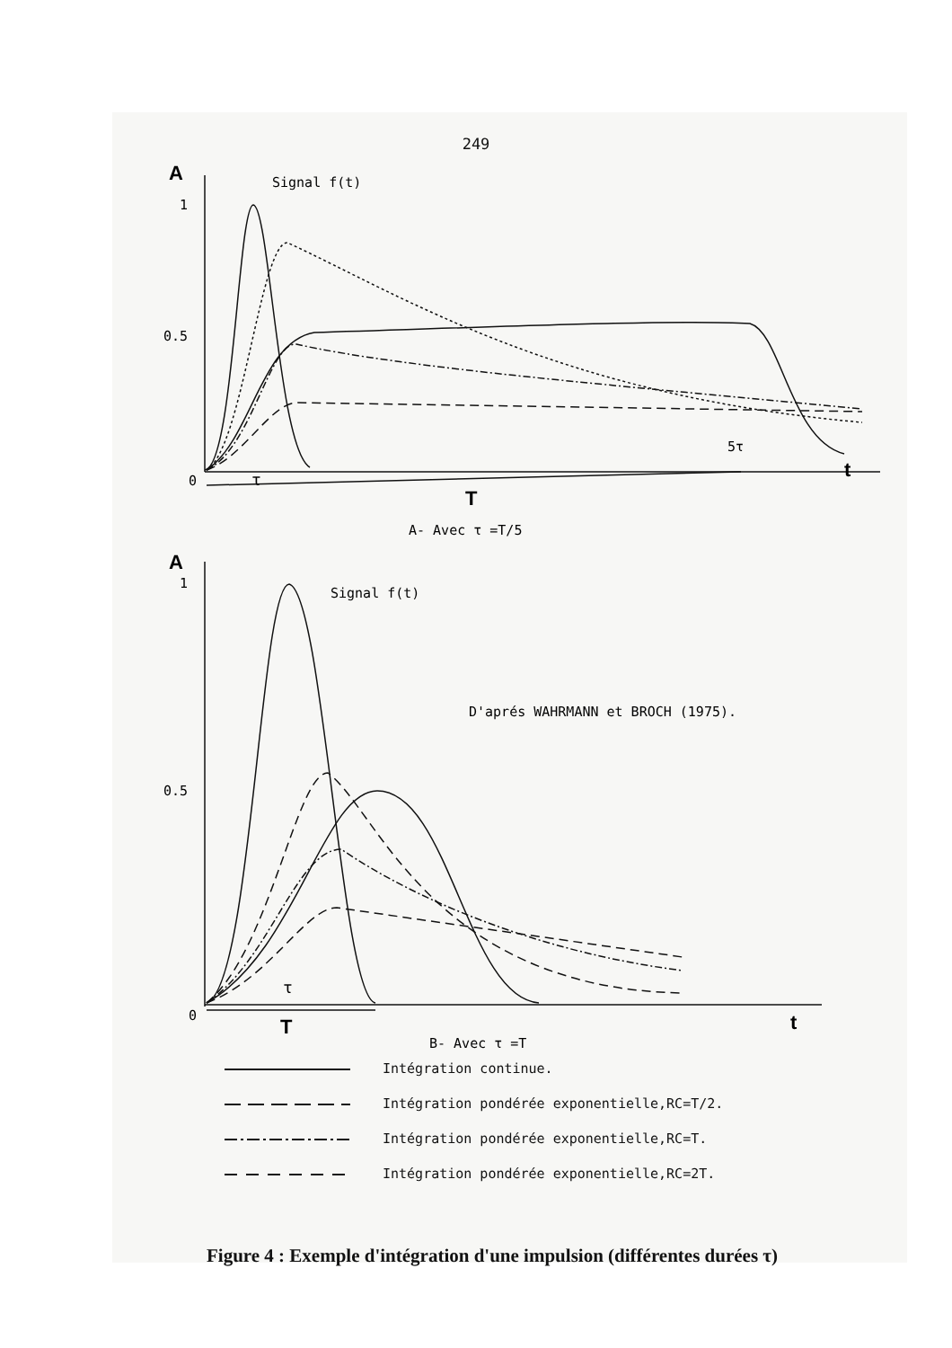249
A
Signal f(t)
1
0.5
0
5τ
τ
t
T
A- Avec τ =T/5
A
Signal f(t)
1
0.5
D'aprés WAHRMANN et BROCH (1975).
τ
0
t
T
B- Avec τ =T
Intégration continue.
Intégration pondérée exponentielle,RC=T/2.
Intégration pondérée exponentielle,RC=T.
Intégration pondérée exponentielle,RC=2T.
Figure 4 : Exemple d'intégration d'une impulsion (différentes durées τ)